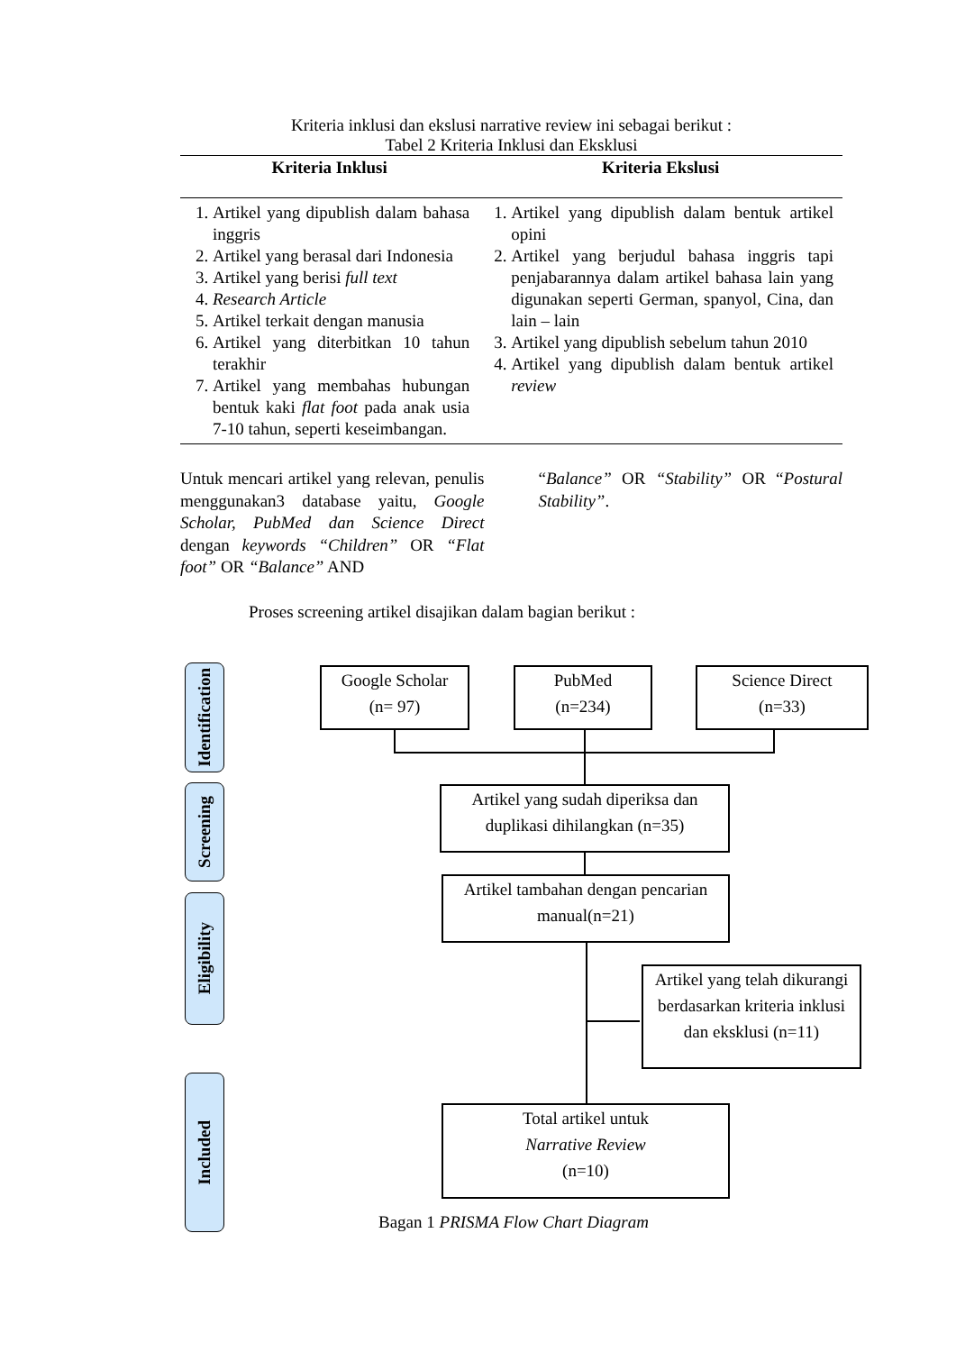Kriteria inklusi dan ekslusi narrative review ini sebagai berikut :
Tabel 2 Kriteria Inklusi dan Eksklusi
| Kriteria Inklusi | Kriteria Ekslusi |
| --- | --- |
| 1. Artikel yang dipublish dalam bahasa inggris 2. Artikel yang berasal dari Indonesia 3. Artikel yang berisi full text 4. Research Article 5. Artikel terkait dengan manusia 6. Artikel yang diterbitkan 10 tahun terakhir 7. Artikel yang membahas hubungan bentuk kaki flat foot pada anak usia 7-10 tahun, seperti keseimbangan. | 1. Artikel yang dipublish dalam bentuk artikel opini 2. Artikel yang berjudul bahasa inggris tapi penjabarannya dalam artikel bahasa lain yang digunakan seperti German, spanyol, Cina, dan lain – lain 3. Artikel yang dipublish sebelum tahun 2010 4. Artikel yang dipublish dalam bentuk artikel review |
Untuk mencari artikel yang relevan, penulis menggunakan3 database yaitu, Google Scholar, PubMed dan Science Direct dengan keywords “Children” OR “Flat foot” OR “Balance” AND
“Balance” OR “Stability” OR “Postural Stability”.
Proses screening artikel disajikan dalam bagian berikut :
Identification
Screening
Eligibility
Included
Google Scholar
(n= 97)
PubMed
(n=234)
Science Direct
(n=33)
Artikel yang sudah diperiksa dan duplikasi dihilangkan (n=35)
Artikel tambahan dengan pencarian manual(n=21)
Artikel yang telah dikurangi berdasarkan kriteria inklusi dan eksklusi (n=11)
Total artikel untuk
Narrative Review
(n=10)
Bagan 1 PRISMA Flow Chart Diagram